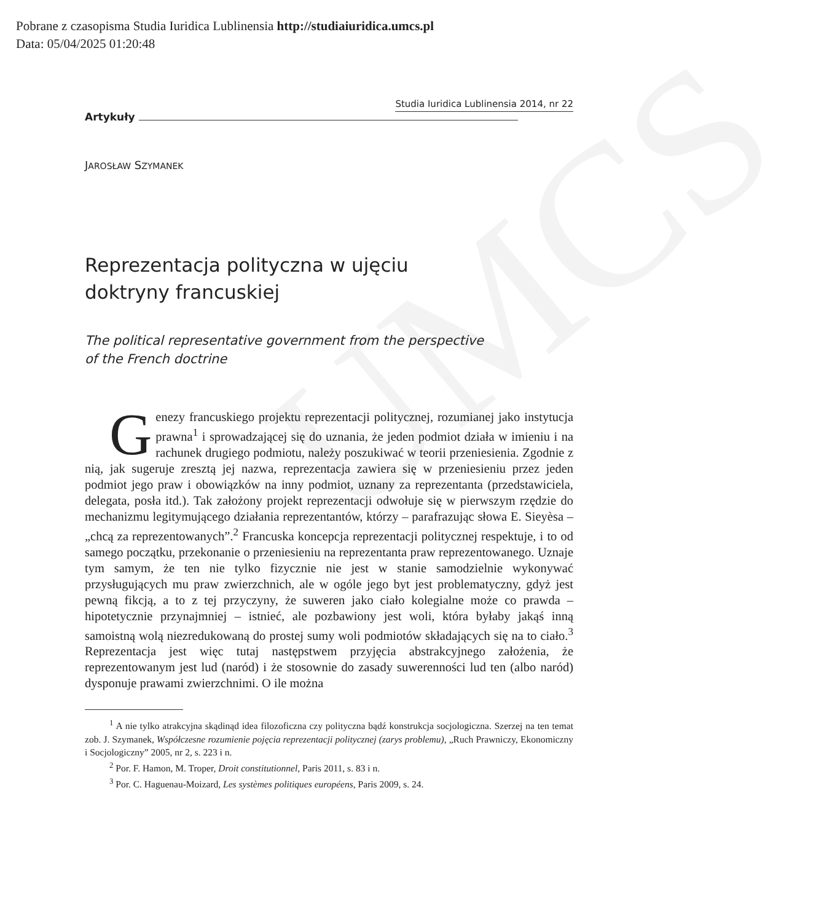Pobrane z czasopisma Studia Iuridica Lublinensia http://studiaiuridica.umcs.pl
Data: 05/04/2025 01:20:48
UMCS
Artykuły Studia Iuridica Lublinensia 2014, nr 22
JAROSŁAW SZYMANEK
Reprezentacja polityczna w ujęciu
doktryny francuskiej
The political representative government from the perspective
of the French doctrine
Genezy francuskiego projektu reprezentacji politycznej, rozumianej jako instytucja prawna<sup>1</sup> i sprowadzającej się do uznania, że jeden podmiot działa w imieniu i na rachunek drugiego podmiotu, należy poszukiwać w teorii przeniesienia. Zgodnie z nią, jak sugeruje zresztą jej nazwa, reprezentacja zawiera się w przeniesieniu przez jeden podmiot jego praw i obowiązków na inny podmiot, uznany za reprezentanta (przedstawiciela, delegata, posła itd.). Tak założony projekt reprezentacji odwołuje się w pierwszym rzędzie do mechanizmu legitymującego działania reprezentantów, którzy – parafrazując słowa E. Sieyèsa – „chcą za reprezentowanych”.<sup>2</sup> Francuska koncepcja reprezentacji politycznej respektuje, i to od samego początku, przekonanie o przeniesieniu na reprezentanta praw reprezentowanego. Uznaje tym samym, że ten nie tylko fizycznie nie jest w stanie samodzielnie wykonywać przysługujących mu praw zwierzchnich, ale w ogóle jego byt jest problematyczny, gdyż jest pewną fikcją, a to z tej przyczyny, że suweren jako ciało kolegialne może co prawda – hipotetycznie przynajmniej – istnieć, ale pozbawiony jest woli, która byłaby jakąś inną samoistną wolą niezredukowaną do prostej sumy woli podmiotów składających się na to ciało.<sup>3</sup> Reprezentacja jest więc tutaj następstwem przyjęcia abstrakcyjnego założenia, że reprezentowanym jest lud (naród) i że stosownie do zasady suwerenności lud ten (albo naród) dysponuje prawami zwierzchnimi. O ile można
<sup>1</sup> A nie tylko atrakcyjna skądinąd idea filozoficzna czy polityczna bądź konstrukcja socjologiczna. Szerzej na ten temat zob. J. Szymanek, Współczesne rozumienie pojęcia reprezentacji politycznej (zarys problemu), „Ruch Prawniczy, Ekonomiczny i Socjologiczny” 2005, nr 2, s. 223 i n.
<sup>2</sup> Por. F. Hamon, M. Troper, Droit constitutionnel, Paris 2011, s. 83 i n.
<sup>3</sup> Por. C. Haguenau-Moizard, Les systèmes politiques européens, Paris 2009, s. 24.